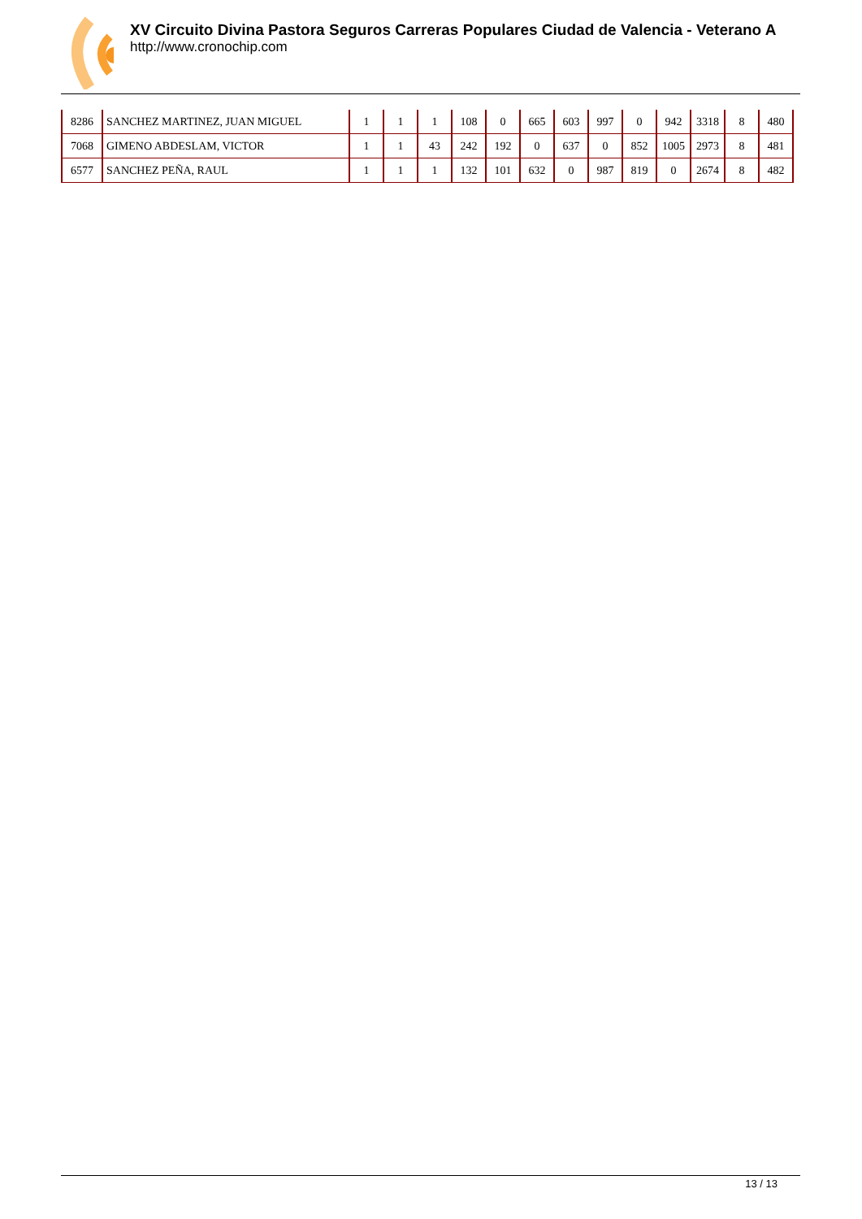XV Circuito Divina Pastora Seguros Carreras Populares Ciudad de Valencia - Veterano A
http://www.cronochip.com
| 8286 | SANCHEZ MARTINEZ, JUAN MIGUEL | 1 | 1 | 1 | 108 | 0 | 665 | 603 | 997 | 0 | 942 | 3318 | 8 | 480 |
| 7068 | GIMENO ABDESLAM, VICTOR | 1 | 1 | 43 | 242 | 192 | 0 | 637 | 0 | 852 | 1005 | 2973 | 8 | 481 |
| 6577 | SANCHEZ PEÑA, RAUL | 1 | 1 | 1 | 132 | 101 | 632 | 0 | 987 | 819 | 0 | 2674 | 8 | 482 |
13 / 13